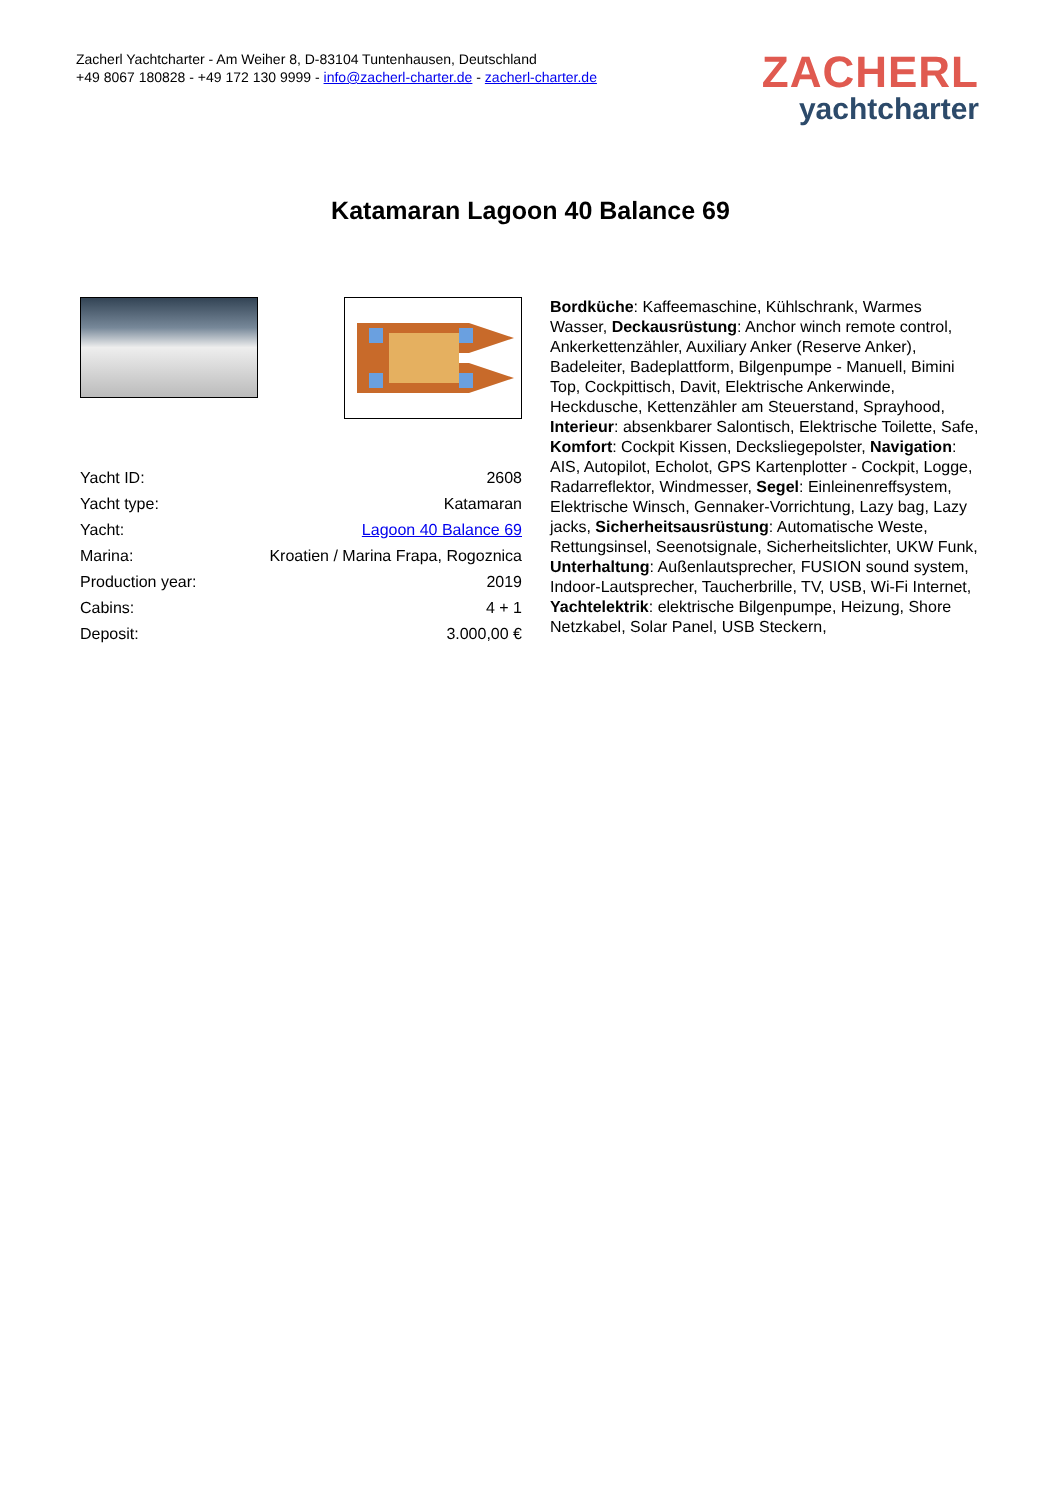Zacherl Yachtcharter - Am Weiher 8, D-83104 Tuntenhausen, Deutschland
+49 8067 180828 - +49 172 130 9999 - info@zacherl-charter.de - zacherl-charter.de
ZACHERL
yachtcharter
Katamaran Lagoon 40 Balance 69
| Yacht ID: | 2608 |
| Yacht type: | Katamaran |
| Yacht: | Lagoon 40 Balance 69 |
| Marina: | Kroatien / Marina Frapa, Rogoznica |
| Production year: | 2019 |
| Cabins: | 4 + 1 |
| Deposit: | 3.000,00 € |
Bordküche: Kaffeemaschine, Kühlschrank, Warmes Wasser, Deckausrüstung: Anchor winch remote control, Ankerkettenzähler, Auxiliary Anker (Reserve Anker), Badeleiter, Badeplattform, Bilgenpumpe - Manuell, Bimini Top, Cockpittisch, Davit, Elektrische Ankerwinde, Heckdusche, Kettenzähler am Steuerstand, Sprayhood, Interieur: absenkbarer Salontisch, Elektrische Toilette, Safe, Komfort: Cockpit Kissen, Decksliegepolster, Navigation: AIS, Autopilot, Echolot, GPS Kartenplotter - Cockpit, Logge, Radarreflektor, Windmesser, Segel: Einleinenreffsystem, Elektrische Winsch, Gennaker-Vorrichtung, Lazy bag, Lazy jacks, Sicherheitsausrüstung: Automatische Weste, Rettungsinsel, Seenotsignale, Sicherheitslichter, UKW Funk, Unterhaltung: Außenlautsprecher, FUSION sound system, Indoor-Lautsprecher, Taucherbrille, TV, USB, Wi-Fi Internet, Yachtelektrik: elektrische Bilgenpumpe, Heizung, Shore Netzkabel, Solar Panel, USB Steckern,